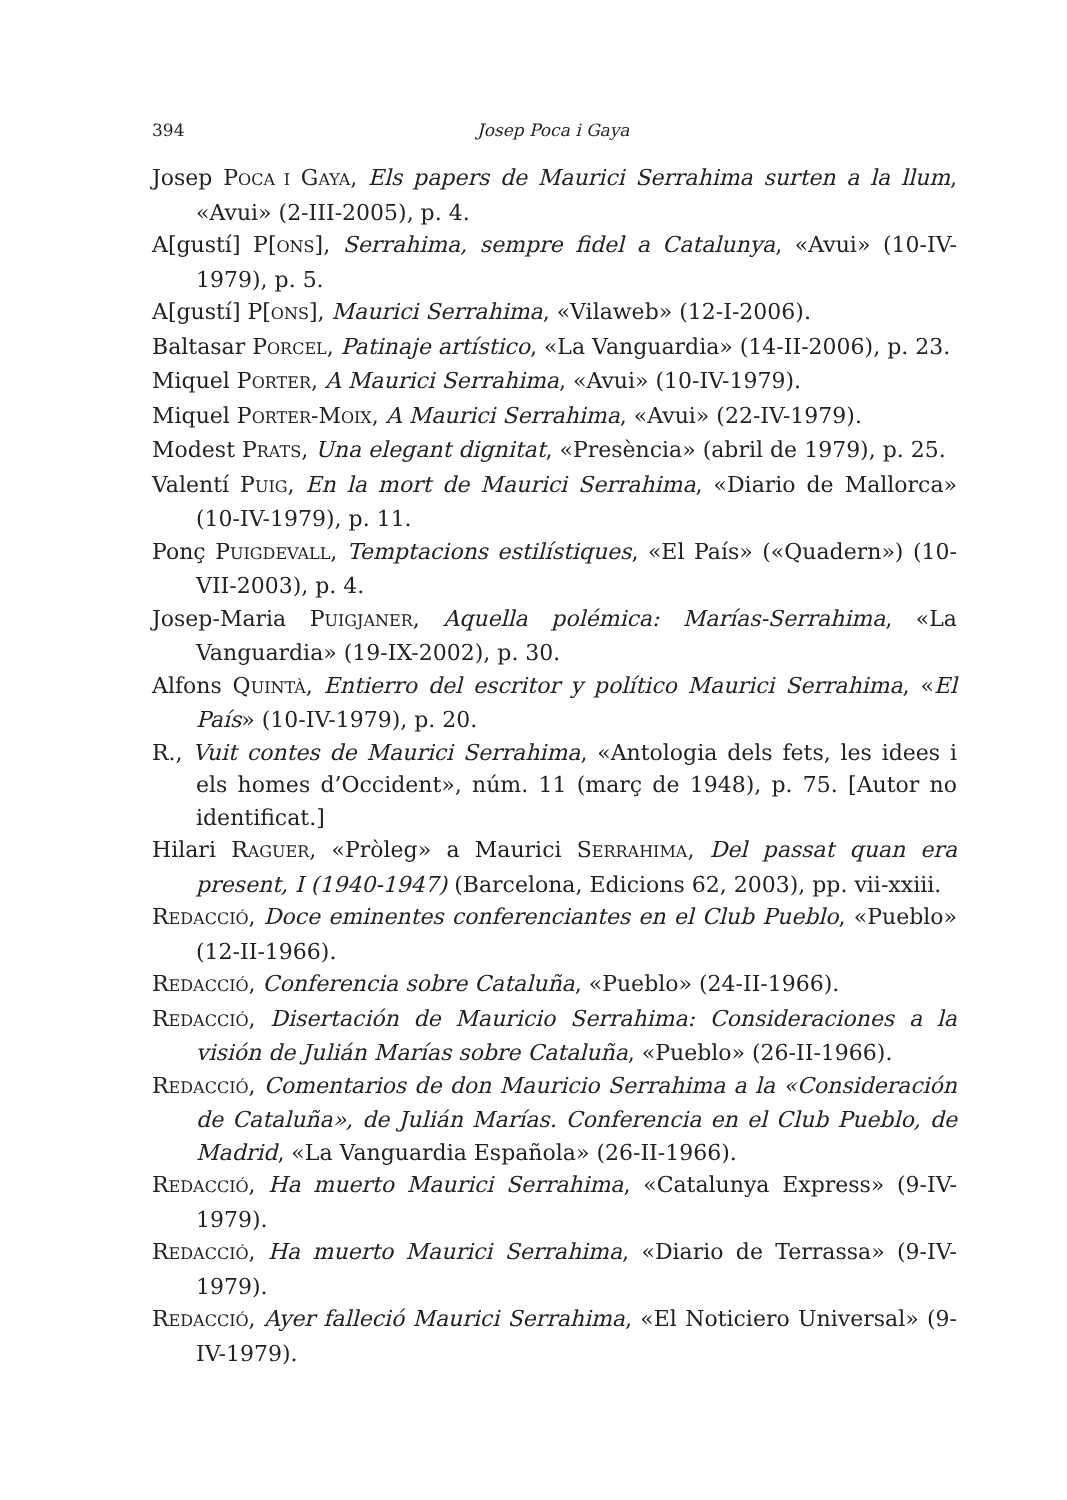394 Josep Poca i Gaya
Josep POCA I GAYA, Els papers de Maurici Serrahima surten a la llum, «Avui» (2-III-2005), p. 4.
A[gustí] P[ONS], Serrahima, sempre fidel a Catalunya, «Avui» (10-IV-1979), p. 5.
A[gustí] P[ONS], Maurici Serrahima, «Vilaweb» (12-I-2006).
Baltasar PORCEL, Patinaje artístico, «La Vanguardia» (14-II-2006), p. 23.
Miquel PORTER, A Maurici Serrahima, «Avui» (10-IV-1979).
Miquel PORTER-MOIX, A Maurici Serrahima, «Avui» (22-IV-1979).
Modest PRATS, Una elegant dignitat, «Presència» (abril de 1979), p. 25.
Valentí PUIG, En la mort de Maurici Serrahima, «Diario de Mallorca» (10-IV-1979), p. 11.
Ponç PUIGDEVALL, Temptacions estilístiques, «El País» («Quadern») (10-VII-2003), p. 4.
Josep-Maria PUIGJANER, Aquella polémica: Marías-Serrahima, «La Vanguardia» (19-IX-2002), p. 30.
Alfons QUINTÀ, Entierro del escritor y político Maurici Serrahima, «El País» (10-IV-1979), p. 20.
R., Vuit contes de Maurici Serrahima, «Antologia dels fets, les idees i els homes d’Occident», núm. 11 (març de 1948), p. 75. [Autor no identificat.]
Hilari RAGUER, «Pròleg» a Maurici SERRAHIMA, Del passat quan era present, I (1940-1947) (Barcelona, Edicions 62, 2003), pp. vii-xxiii.
REDACCIÓ, Doce eminentes conferenciantes en el Club Pueblo, «Pueblo» (12-II-1966).
REDACCIÓ, Conferencia sobre Cataluña, «Pueblo» (24-II-1966).
REDACCIÓ, Disertación de Mauricio Serrahima: Consideraciones a la visión de Julián Marías sobre Cataluña, «Pueblo» (26-II-1966).
REDACCIÓ, Comentarios de don Mauricio Serrahima a la «Consideración de Cataluña», de Julián Marías. Conferencia en el Club Pueblo, de Madrid, «La Vanguardia Española» (26-II-1966).
REDACCIÓ, Ha muerto Maurici Serrahima, «Catalunya Express» (9-IV-1979).
REDACCIÓ, Ha muerto Maurici Serrahima, «Diario de Terrassa» (9-IV-1979).
REDACCIÓ, Ayer falleció Maurici Serrahima, «El Noticiero Universal» (9-IV-1979).